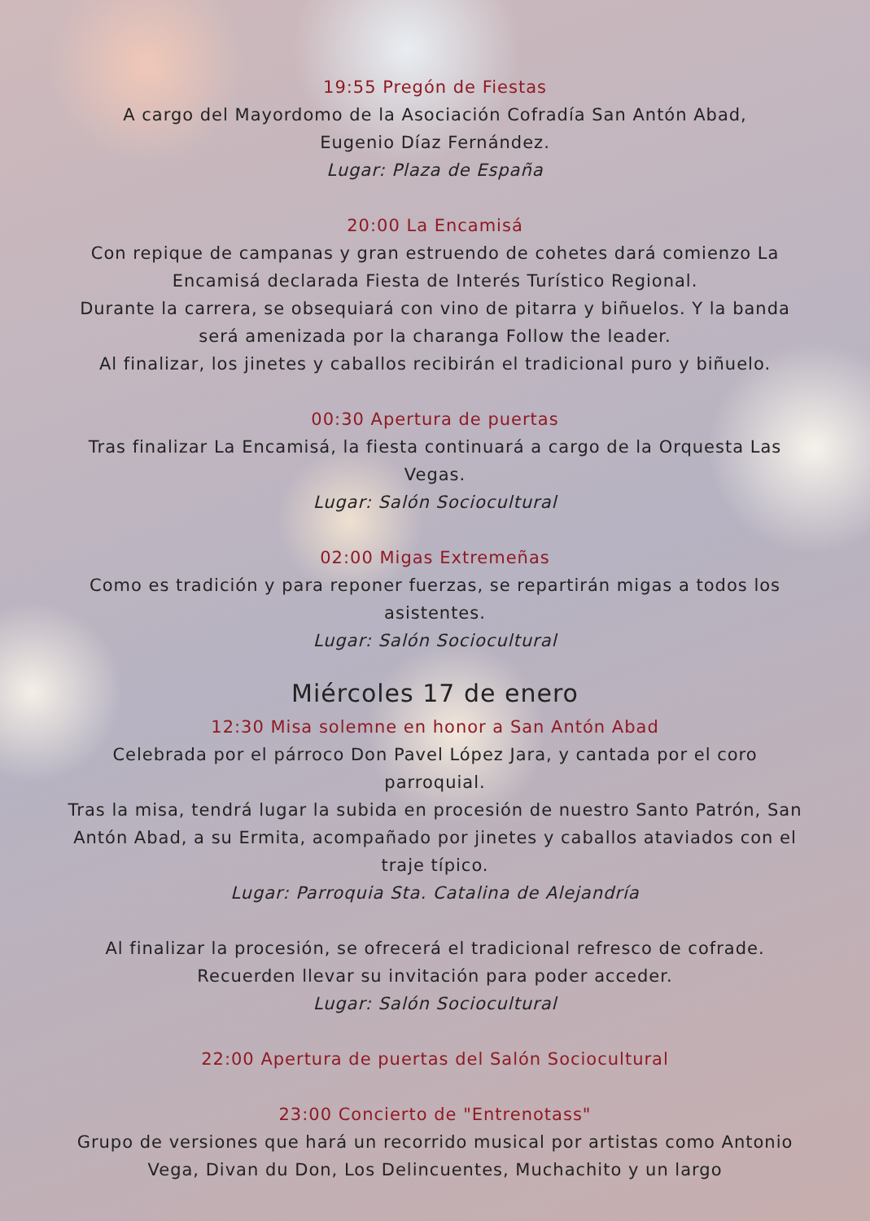19:55 Pregón de Fiestas
A cargo del Mayordomo de la Asociación Cofradía San Antón Abad,
Eugenio Díaz Fernández.
Lugar: Plaza de España
20:00 La Encamisá
Con repique de campanas y gran estruendo de cohetes dará comienzo La Encamisá declarada Fiesta de Interés Turístico Regional.
Durante la carrera, se obsequiará con vino de pitarra y biñuelos. Y la banda será amenizada por la charanga Follow the leader.
Al finalizar, los jinetes y caballos recibirán el tradicional puro y biñuelo.
00:30 Apertura de puertas
Tras finalizar La Encamisá, la fiesta continuará a cargo de la Orquesta Las Vegas.
Lugar: Salón Sociocultural
02:00 Migas Extremeñas
Como es tradición y para reponer fuerzas, se repartirán migas a todos los asistentes.
Lugar: Salón Sociocultural
Miércoles 17 de enero
12:30 Misa solemne en honor a San Antón Abad
Celebrada por el párroco Don Pavel López Jara, y cantada por el coro parroquial.
Tras la misa, tendrá lugar la subida en procesión de nuestro Santo Patrón, San Antón Abad, a su Ermita, acompañado por jinetes y caballos ataviados con el traje típico.
Lugar: Parroquia Sta. Catalina de Alejandría
Al finalizar la procesión, se ofrecerá el tradicional refresco de cofrade.
Recuerden llevar su invitación para poder acceder.
Lugar: Salón Sociocultural
22:00 Apertura de puertas del Salón Sociocultural
23:00 Concierto de "Entrenotass"
Grupo de versiones que hará un recorrido musical por artistas como Antonio Vega, Divan du Don, Los Delincuentes, Muchachito y un largo